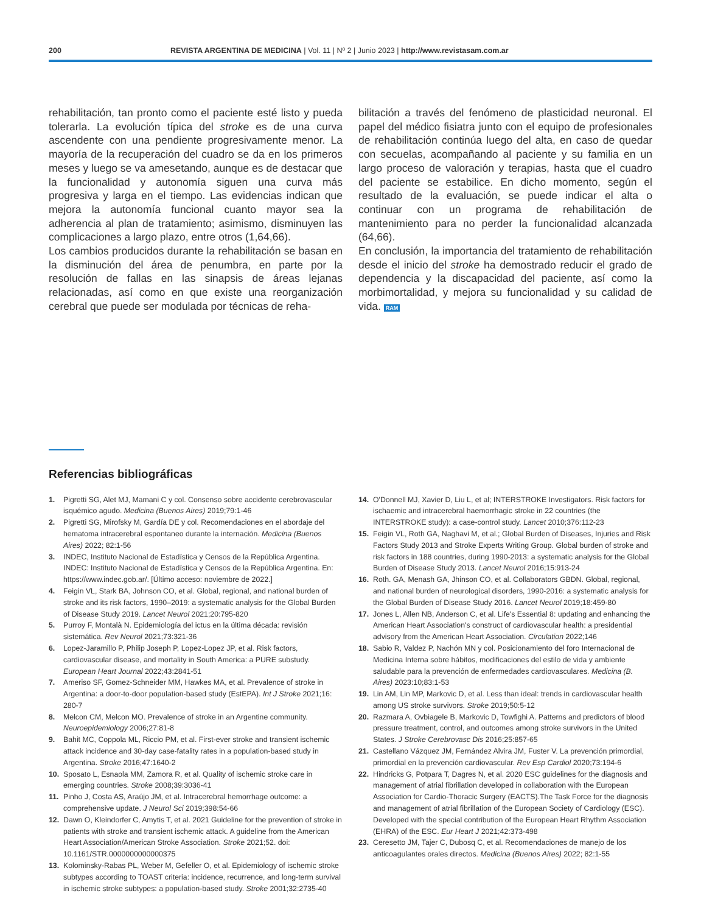200 REVISTA ARGENTINA DE MEDICINA | Vol. 11 | Nº 2 | Junio 2023 | http://www.revistasam.com.ar
rehabilitación, tan pronto como el paciente esté listo y pueda tolerarla. La evolución típica del stroke es de una curva ascendente con una pendiente progresivamente menor. La mayoría de la recuperación del cuadro se da en los primeros meses y luego se va amesetando, aunque es de destacar que la funcionalidad y autonomía siguen una curva más progresiva y larga en el tiempo. Las evidencias indican que mejora la autonomía funcional cuanto mayor sea la adherencia al plan de tratamiento; asimismo, disminuyen las complicaciones a largo plazo, entre otros (1,64,66).
Los cambios producidos durante la rehabilitación se basan en la disminución del área de penumbra, en parte por la resolución de fallas en las sinapsis de áreas lejanas relacionadas, así como en que existe una reorganización cerebral que puede ser modulada por técnicas de reha-
bilitación a través del fenómeno de plasticidad neuronal. El papel del médico fisiatra junto con el equipo de profesionales de rehabilitación continúa luego del alta, en caso de quedar con secuelas, acompañando al paciente y su familia en un largo proceso de valoración y terapias, hasta que el cuadro del paciente se estabilice. En dicho momento, según el resultado de la evaluación, se puede indicar el alta o continuar con un programa de rehabilitación de mantenimiento para no perder la funcionalidad alcanzada (64,66).
En conclusión, la importancia del tratamiento de rehabilitación desde el inicio del stroke ha demostrado reducir el grado de dependencia y la discapacidad del paciente, así como la morbimortalidad, y mejora su funcionalidad y su calidad de vida. RAM
Referencias bibliográficas
1. Pigretti SG, Alet MJ, Mamani C y col. Consenso sobre accidente cerebrovascular isquémico agudo. Medicina (Buenos Aires) 2019;79:1-46
2. Pigretti SG, Mirofsky M, Gardía DE y col. Recomendaciones en el abordaje del hematoma intracerebral espontaneo durante la internación. Medicina (Buenos Aires) 2022; 82:1-56
3. INDEC, Instituto Nacional de Estadística y Censos de la República Argentina. INDEC: Instituto Nacional de Estadística y Censos de la República Argentina. En: https://www.indec.gob.ar/. [Último acceso: noviembre de 2022.]
4. Feigin VL, Stark BA, Johnson CO, et al. Global, regional, and national burden of stroke and its risk factors, 1990–2019: a systematic analysis for the Global Burden of Disease Study 2019. Lancet Neurol 2021;20:795-820
5. Purroy F, Montalà N. Epidemiología del ictus en la última década: revisión sistemática. Rev Neurol 2021;73:321-36
6. Lopez-Jaramillo P, Philip Joseph P, Lopez-Lopez JP, et al. Risk factors, cardiovascular disease, and mortality in South America: a PURE substudy. European Heart Journal 2022;43:2841-51
7. Ameriso SF, Gomez-Schneider MM, Hawkes MA, et al. Prevalence of stroke in Argentina: a door-to-door population-based study (EstEPA). Int J Stroke 2021;16: 280-7
8. Melcon CM, Melcon MO. Prevalence of stroke in an Argentine community. Neuroepidemiology 2006;27:81-8
9. Bahit MC, Coppola ML, Riccio PM, et al. First-ever stroke and transient ischemic attack incidence and 30-day case-fatality rates in a population-based study in Argentina. Stroke 2016;47:1640-2
10. Sposato L, Esnaola MM, Zamora R, et al. Quality of ischemic stroke care in emerging countries. Stroke 2008;39:3036-41
11. Pinho J, Costa AS, Araújo JM, et al. Intracerebral hemorrhage outcome: a comprehensive update. J Neurol Sci 2019;398:54-66
12. Dawn O, Kleindorfer C, Amytis T, et al. 2021 Guideline for the prevention of stroke in patients with stroke and transient ischemic attack. A guideline from the American Heart Association/American Stroke Association. Stroke 2021;52. doi: 10.1161/STR.0000000000000375
13. Kolominsky-Rabas PL, Weber M, Gefeller O, et al. Epidemiology of ischemic stroke subtypes according to TOAST criteria: incidence, recurrence, and long-term survival in ischemic stroke subtypes: a population-based study. Stroke 2001;32:2735-40
14. O'Donnell MJ, Xavier D, Liu L, et al; INTERSTROKE Investigators. Risk factors for ischaemic and intracerebral haemorrhagic stroke in 22 countries (the INTERSTROKE study): a case-control study. Lancet 2010;376:112-23
15. Feigin VL, Roth GA, Naghavi M, et al.; Global Burden of Diseases, Injuries and Risk Factors Study 2013 and Stroke Experts Writing Group. Global burden of stroke and risk factors in 188 countries, during 1990-2013: a systematic analysis for the Global Burden of Disease Study 2013. Lancet Neurol 2016;15:913-24
16. Roth. GA, Menash GA, Jhinson CO, et al. Collaborators GBDN. Global, regional, and national burden of neurological disorders, 1990-2016: a systematic analysis for the Global Burden of Disease Study 2016. Lancet Neurol 2019;18:459-80
17. Jones L, Allen NB, Anderson C, et al. Life's Essential 8: updating and enhancing the American Heart Association's construct of cardiovascular health: a presidential advisory from the American Heart Association. Circulation 2022;146
18. Sabio R, Valdez P, Nachón MN y col. Posicionamiento del foro Internacional de Medicina Interna sobre hábitos, modificaciones del estilo de vida y ambiente saludable para la prevención de enfermedades cardiovasculares. Medicina (B. Aires) 2023:10;83:1-53
19. Lin AM, Lin MP, Markovic D, et al. Less than ideal: trends in cardiovascular health among US stroke survivors. Stroke 2019;50:5-12
20. Razmara A, Ovbiagele B, Markovic D, Towfighi A. Patterns and predictors of blood pressure treatment, control, and outcomes among stroke survivors in the United States. J Stroke Cerebrovasc Dis 2016;25:857-65
21. Castellano Vázquez JM, Fernández Alvira JM, Fuster V. La prevención primordial, primordial en la prevención cardiovascular. Rev Esp Cardiol 2020;73:194-6
22. Hindricks G, Potpara T, Dagres N, et al. 2020 ESC guidelines for the diagnosis and management of atrial fibrillation developed in collaboration with the European Association for Cardio-Thoracic Surgery (EACTS).The Task Force for the diagnosis and management of atrial fibrillation of the European Society of Cardiology (ESC). Developed with the special contribution of the European Heart Rhythm Association (EHRA) of the ESC. Eur Heart J 2021;42:373-498
23. Ceresetto JM, Tajer C, Dubosq C, et al. Recomendaciones de manejo de los anticoagulantes orales directos. Medicina (Buenos Aires) 2022; 82:1-55